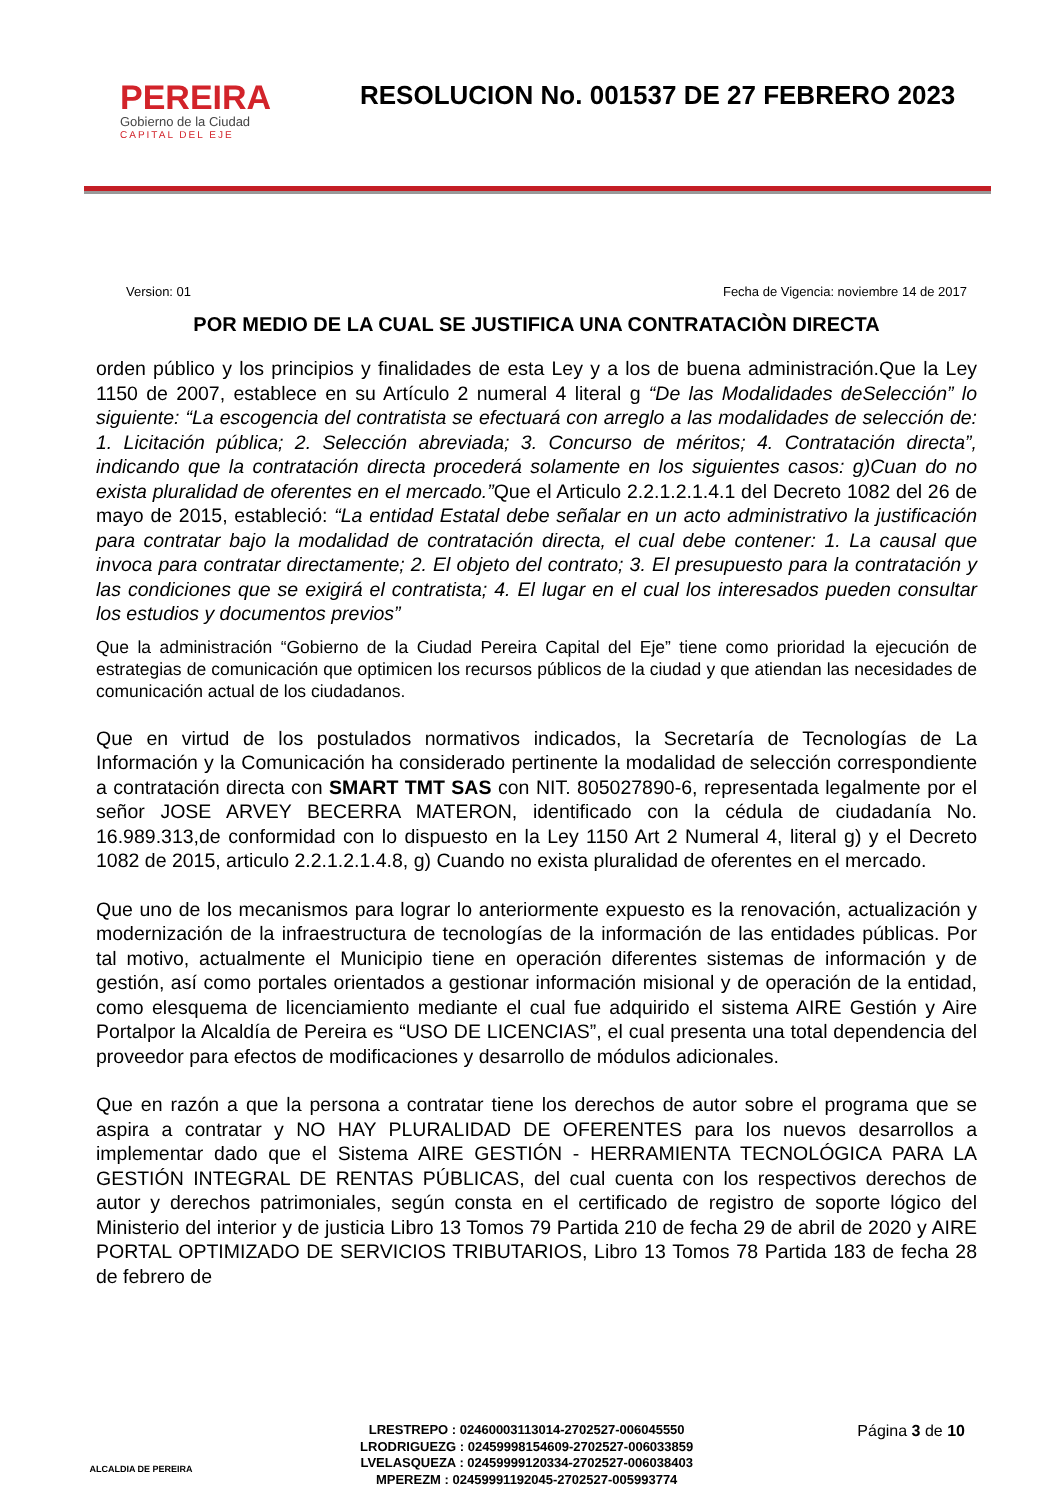PEREIRA
Gobierno de la Ciudad
CAPITAL DEL EJE
RESOLUCION No. 001537 DE 27 FEBRERO 2023
Version: 01 Fecha de Vigencia: noviembre 14 de 2017
POR MEDIO DE LA CUAL SE JUSTIFICA UNA CONTRATACIÒN DIRECTA
orden público y los principios y finalidades de esta Ley y a los de buena administración.Que la Ley 1150 de 2007, establece en su Artículo 2 numeral 4 literal g “De las Modalidades deSelección” lo siguiente: “La escogencia del contratista se efectuará con arreglo a las modalidades de selección de: 1. Licitación pública; 2. Selección abreviada; 3. Concurso de méritos; 4. Contratación directa”, indicando que la contratación directa procederá solamente en los siguientes casos: g)Cuan do no exista pluralidad de oferentes en el mercado.”Que el Articulo 2.2.1.2.1.4.1 del Decreto 1082 del 26 de mayo de 2015, estableció: “La entidad Estatal debe señalar en un acto administrativo la justificación para contratar bajo la modalidad de contratación directa, el cual debe contener: 1. La causal que invoca para contratar directamente; 2. El objeto del contrato; 3. El presupuesto para la contratación y las condiciones que se exigirá el contratista; 4. El lugar en el cual los interesados pueden consultar los estudios y documentos previos”
Que la administración “Gobierno de la Ciudad Pereira Capital del Eje” tiene como prioridad la ejecución de estrategias de comunicación que optimicen los recursos públicos de la ciudad y que atiendan las necesidades de comunicación actual de los ciudadanos.
Que en virtud de los postulados normativos indicados, la Secretaría de Tecnologías de La Información y la Comunicación ha considerado pertinente la modalidad de selección correspondiente a contratación directa con SMART TMT SAS con NIT. 805027890-6, representada legalmente por el señor JOSE ARVEY BECERRA MATERON, identificado con la cédula de ciudadanía No. 16.989.313,de conformidad con lo dispuesto en la Ley 1150 Art 2 Numeral 4, literal g) y el Decreto 1082 de 2015, articulo 2.2.1.2.1.4.8, g) Cuando no exista pluralidad de oferentes en el mercado.
Que uno de los mecanismos para lograr lo anteriormente expuesto es la renovación, actualización y modernización de la infraestructura de tecnologías de la información de las entidades públicas. Por tal motivo, actualmente el Municipio tiene en operación diferentes sistemas de información y de gestión, así como portales orientados a gestionar información misional y de operación de la entidad, como elesquema de licenciamiento mediante el cual fue adquirido el sistema AIRE Gestión y Aire Portalpor la Alcaldía de Pereira es “USO DE LICENCIAS”, el cual presenta una total dependencia del proveedor para efectos de modificaciones y desarrollo de módulos adicionales.
Que en razón a que la persona a contratar tiene los derechos de autor sobre el programa que se aspira a contratar y NO HAY PLURALIDAD DE OFERENTES para los nuevos desarrollos a implementar dado que el Sistema AIRE GESTIÓN - HERRAMIENTA TECNOLÓGICA PARA LA GESTIÓN INTEGRAL DE RENTAS PÚBLICAS, del cual cuenta con los respectivos derechos de autor y derechos patrimoniales, según consta en el certificado de registro de soporte lógico del Ministerio del interior y de justicia Libro 13 Tomos 79 Partida 210 de fecha 29 de abril de 2020 y AIRE PORTAL OPTIMIZADO DE SERVICIOS TRIBUTARIOS, Libro 13 Tomos 78 Partida 183 de fecha 28 de febrero de
ALCALDIA DE PEREIRA
LRESTREPO : 02460003113014-2702527-006045550
LRODRIGUEZG : 02459998154609-2702527-006033859
LVELASQUEZA : 02459999120334-2702527-006038403
MPEREZM : 02459991192045-2702527-005993774
Página 3 de 10